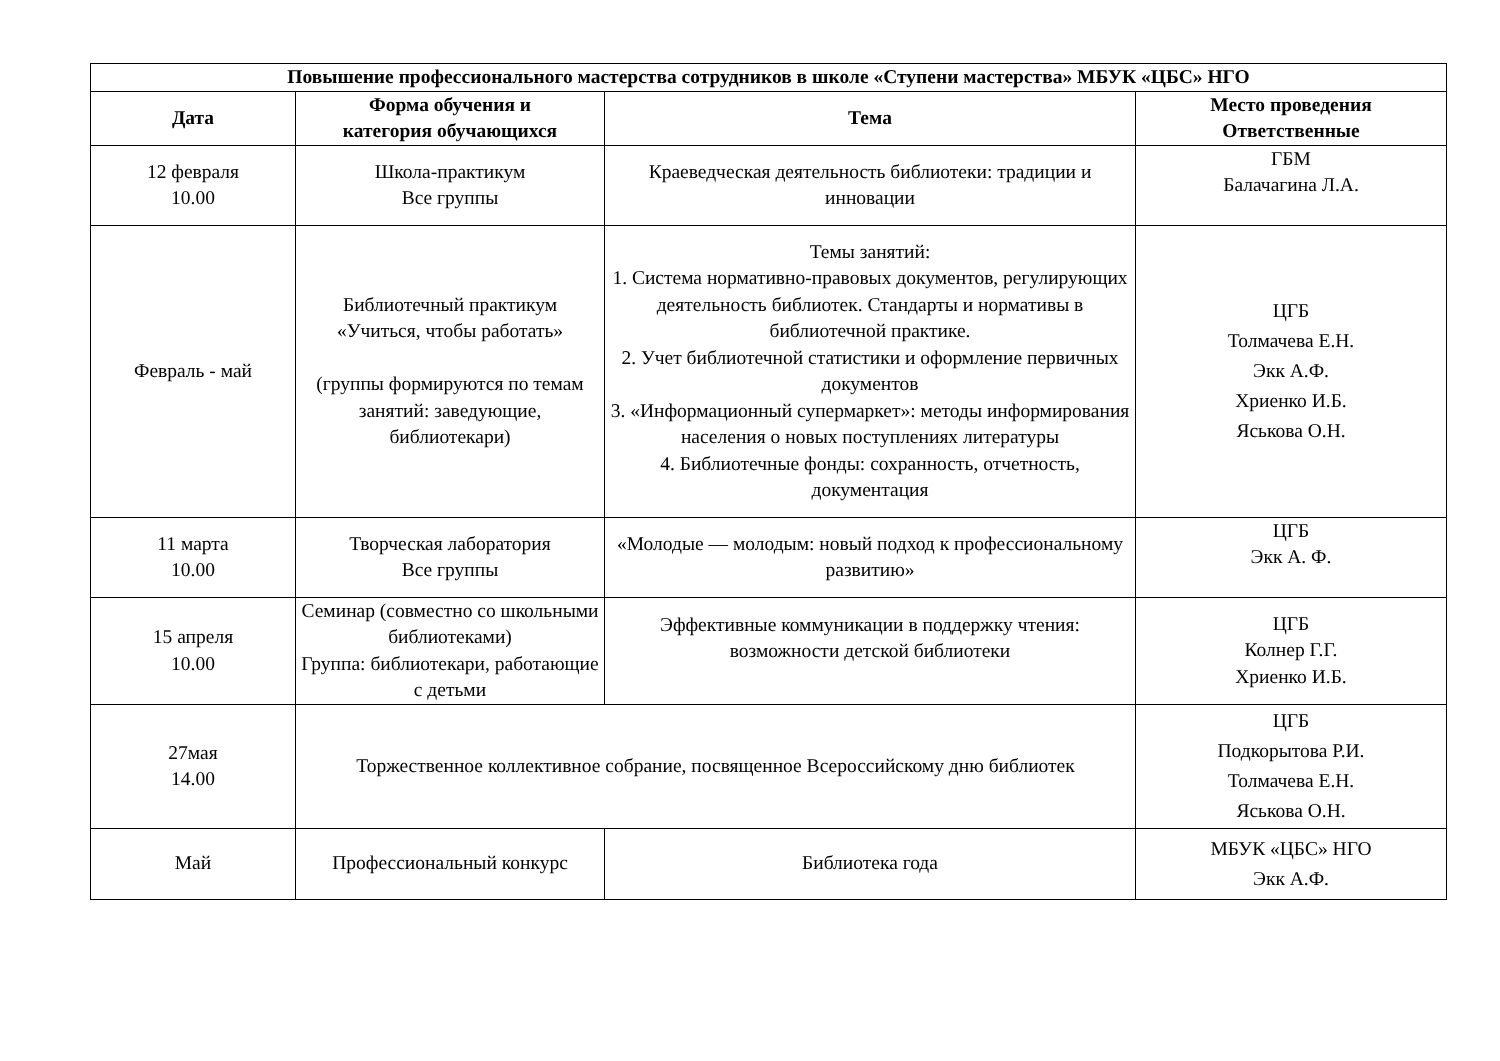| Повышение профессионального мастерства сотрудников в школе «Ступени мастерства» МБУК «ЦБС» НГО | | | |
| --- | --- | --- | --- |
| Дата | Форма обучения и категория обучающихся | Тема | Место проведения Ответственные |
| 12 февраля 10.00 | Школа-практикум Все группы | Краеведческая деятельность библиотеки: традиции и инновации | ГБМ Балачагина Л.А. |
| Февраль - май | Библиотечный практикум «Учиться, чтобы работать» (группы формируются по темам занятий: заведующие, библиотекари) | Темы занятий: 1. Система нормативно-правовых документов, регулирующих деятельность библиотек. Стандарты и нормативы в библиотечной практике. 2. Учет библиотечной статистики и оформление первичных документов 3. «Информационный супермаркет»: методы информирования населения о новых поступлениях литературы 4. Библиотечные фонды: сохранность, отчетность, документация | ЦГБ Толмачева Е.Н. Экк А.Ф. Хриенко И.Б. Яськова О.Н. |
| 11 марта 10.00 | Творческая лаборатория Все группы | «Молодые — молодым: новый подход к профессиональному развитию» | ЦГБ Экк А. Ф. |
| 15 апреля 10.00 | Семинар (совместно со школьными библиотеками) Группа: библиотекари, работающие с детьми | Эффективные коммуникации в поддержку чтения: возможности детской библиотеки | ЦГБ Колнер Г.Г. Хриенко И.Б. |
| 27мая 14.00 | Торжественное коллективное собрание, посвященное Всероссийскому дню библиотек | | ЦГБ Подкорытова Р.И. Толмачева Е.Н. Яськова О.Н. |
| Май | Профессиональный конкурс | Библиотека года | МБУК «ЦБС» НГО Экк А.Ф. |